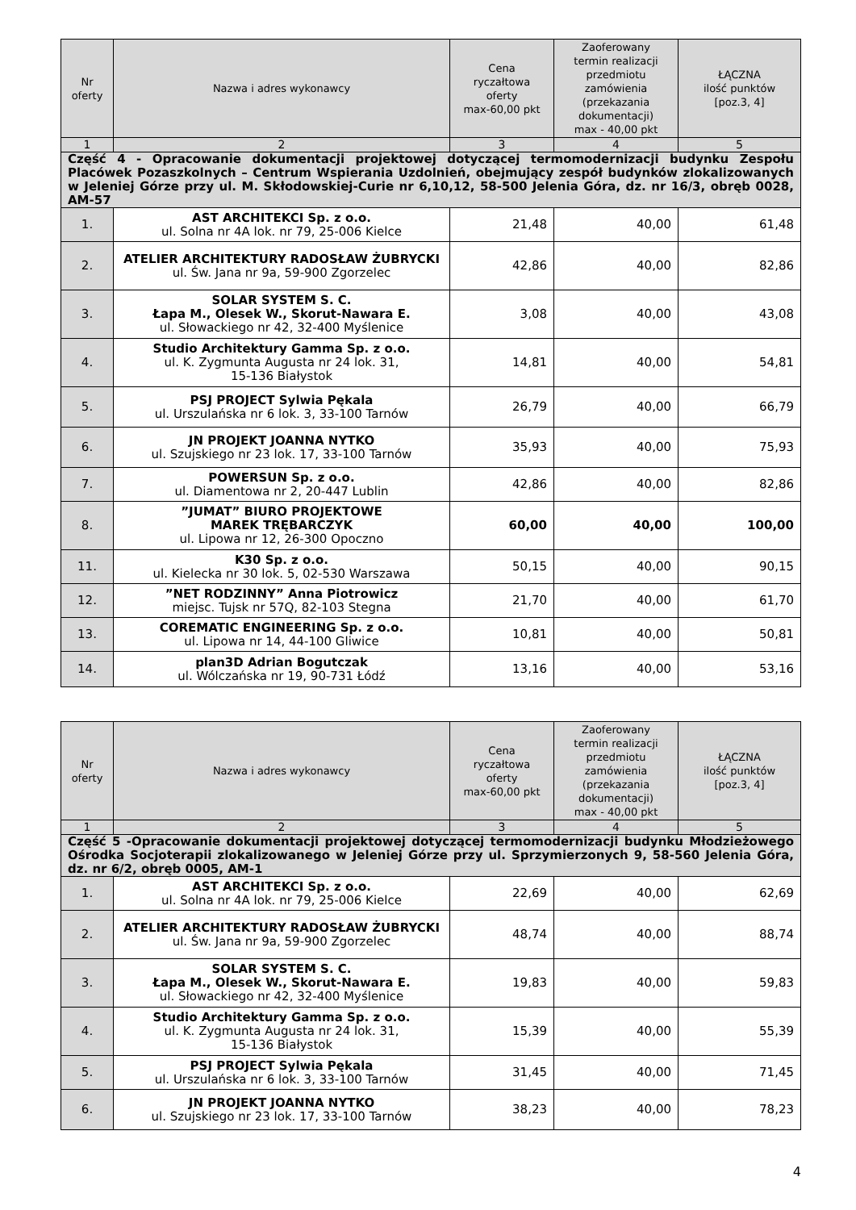| Nr oferty | Nazwa i adres wykonawcy | Cena ryczałtowa oferty max-60,00 pkt | Zaoferowany termin realizacji przedmiotu zamówienia (przekazania dokumentacji) max - 40,00 pkt | ŁĄCZNA ilość punktów [poz.3, 4] |
| --- | --- | --- | --- | --- |
| 1 | 2 | 3 | 4 | 5 |
| Część 4 - Opracowanie dokumentacji projektowej dotyczącej termomodernizacji budynku Zespołu Placówek Pozaszkolnych – Centrum Wspierania Uzdolnień, obejmujący zespół budynków zlokalizowanych w Jeleniej Górze przy ul. M. Skłodowskiej-Curie nr 6,10,12, 58-500 Jelenia Góra, dz. nr 16/3, obręb 0028, AM-57 | | | | |
| 1. | AST ARCHITEKCI Sp. z o.o. ul. Solna nr 4A lok. nr 79, 25-006 Kielce | 21,48 | 40,00 | 61,48 |
| 2. | ATELIER ARCHITEKTURY RADOSŁAW ŻUBRYCKI ul. Św. Jana nr 9a, 59-900 Zgorzelec | 42,86 | 40,00 | 82,86 |
| 3. | SOLAR SYSTEM S. C. Łapa M., Olesek W., Skorut-Nawara E. ul. Słowackiego nr 42, 32-400 Myślenice | 3,08 | 40,00 | 43,08 |
| 4. | Studio Architektury Gamma Sp. z o.o. ul. K. Zygmunta Augusta nr 24 lok. 31, 15-136 Białystok | 14,81 | 40,00 | 54,81 |
| 5. | PSJ PROJECT Sylwia Pękala ul. Urszulańska nr 6 lok. 3, 33-100 Tarnów | 26,79 | 40,00 | 66,79 |
| 6. | JN PROJEKT JOANNA NYTKO ul. Szujskiego nr 23 lok. 17, 33-100 Tarnów | 35,93 | 40,00 | 75,93 |
| 7. | POWERSUN Sp. z o.o. ul. Diamentowa nr 2, 20-447 Lublin | 42,86 | 40,00 | 82,86 |
| 8. | ”JUMAT” BIURO PROJEKTOWE MAREK TRĘBARCZYK ul. Lipowa nr 12, 26-300 Opoczno | 60,00 | 40,00 | 100,00 |
| 11. | K30 Sp. z o.o. ul. Kielecka nr 30 lok. 5, 02-530 Warszawa | 50,15 | 40,00 | 90,15 |
| 12. | ”NET RODZINNY” Anna Piotrowicz miejsc. Tujsk nr 57Q, 82-103 Stegna | 21,70 | 40,00 | 61,70 |
| 13. | COREMATIC ENGINEERING Sp. z o.o. ul. Lipowa nr 14, 44-100 Gliwice | 10,81 | 40,00 | 50,81 |
| 14. | plan3D Adrian Bogutczak ul. Wólczańska nr 19, 90-731 Łódź | 13,16 | 40,00 | 53,16 |
| Nr oferty | Nazwa i adres wykonawcy | Cena ryczałtowa oferty max-60,00 pkt | Zaoferowany termin realizacji przedmiotu zamówienia (przekazania dokumentacji) max - 40,00 pkt | ŁĄCZNA ilość punktów [poz.3, 4] |
| --- | --- | --- | --- | --- |
| 1 | 2 | 3 | 4 | 5 |
| Część 5 -Opracowanie dokumentacji projektowej dotyczącej termomodernizacji budynku Młodzieżowego Ośrodka Socjoterapii zlokalizowanego w Jeleniej Górze przy ul. Sprzymierzonych 9, 58-560 Jelenia Góra, dz. nr 6/2, obręb 0005, AM-1 | | | | |
| 1. | AST ARCHITEKCI Sp. z o.o. ul. Solna nr 4A lok. nr 79, 25-006 Kielce | 22,69 | 40,00 | 62,69 |
| 2. | ATELIER ARCHITEKTURY RADOSŁAW ŻUBRYCKI ul. Św. Jana nr 9a, 59-900 Zgorzelec | 48,74 | 40,00 | 88,74 |
| 3. | SOLAR SYSTEM S. C. Łapa M., Olesek W., Skorut-Nawara E. ul. Słowackiego nr 42, 32-400 Myślenice | 19,83 | 40,00 | 59,83 |
| 4. | Studio Architektury Gamma Sp. z o.o. ul. K. Zygmunta Augusta nr 24 lok. 31, 15-136 Białystok | 15,39 | 40,00 | 55,39 |
| 5. | PSJ PROJECT Sylwia Pękala ul. Urszulańska nr 6 lok. 3, 33-100 Tarnów | 31,45 | 40,00 | 71,45 |
| 6. | JN PROJEKT JOANNA NYTKO ul. Szujskiego nr 23 lok. 17, 33-100 Tarnów | 38,23 | 40,00 | 78,23 |
4